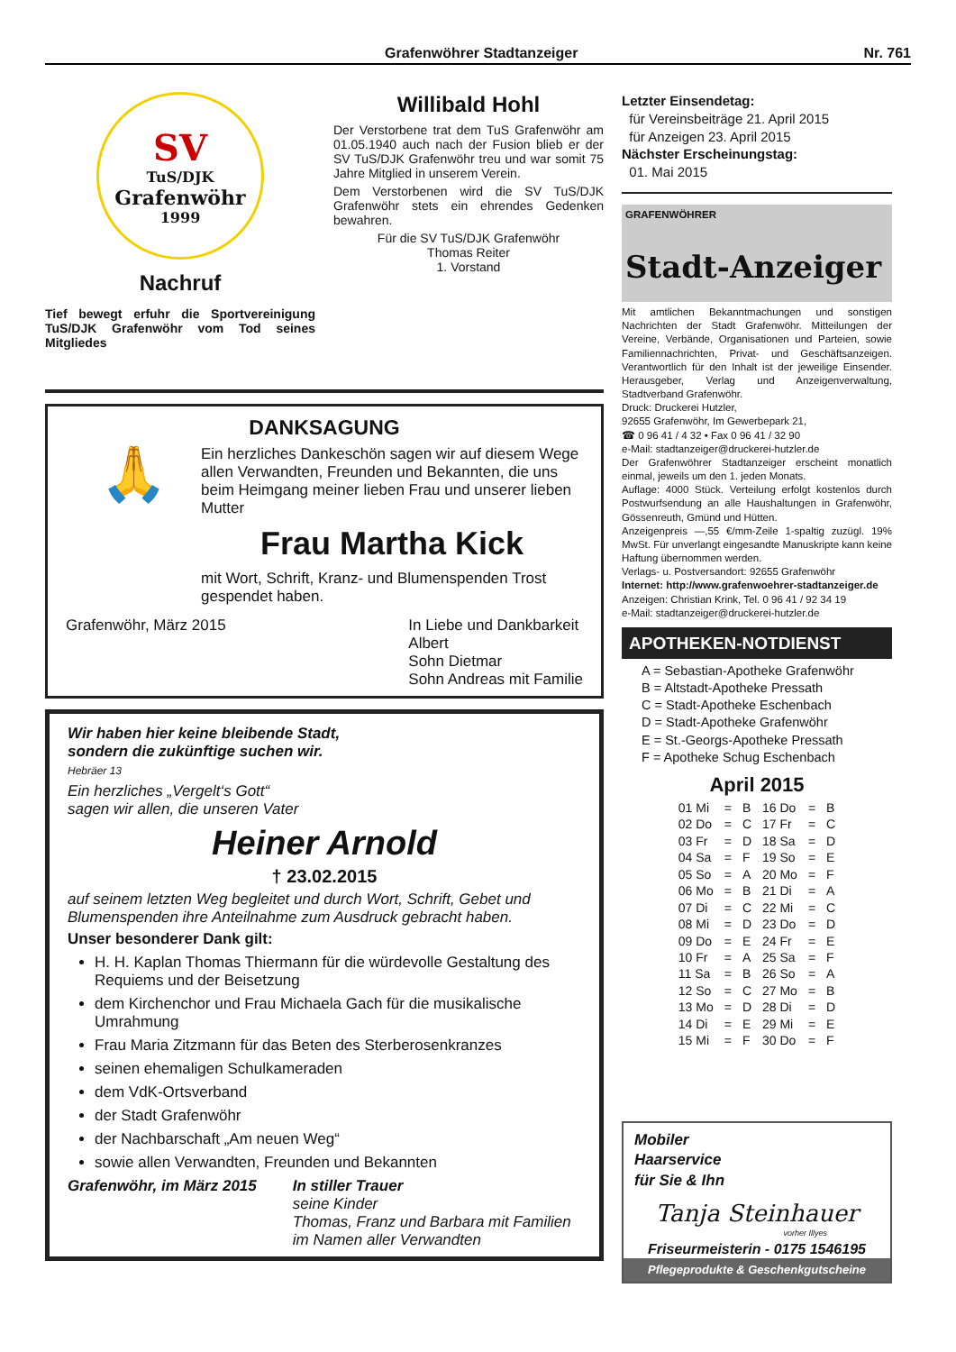Grafenwöhrer Stadtanzeiger Nr. 761
SV
TuS/DJK
Grafenwöhr
1999
Nachruf
Tief bewegt erfuhr die Sportvereinigung TuS/DJK Grafenwöhr vom Tod seines Mitgliedes
Willibald Hohl
Der Verstorbene trat dem TuS Grafenwöhr am 01.05.1940 auch nach der Fusion blieb er der SV TuS/DJK Grafenwöhr treu und war somit 75 Jahre Mitglied in unserem Verein.
Dem Verstorbenen wird die SV TuS/DJK Grafenwöhr stets ein ehrendes Gedenken bewahren.
Für die SV TuS/DJK Grafenwöhr
Thomas Reiter
1. Vorstand
DANKSAGUNG
🙏
Ein herzliches Dankeschön sagen wir auf diesem Wege allen Verwandten, Freunden und Bekannten, die uns beim Heimgang meiner lieben Frau und unserer lieben Mutter
Frau Martha Kick
mit Wort, Schrift, Kranz- und Blumenspenden Trost gespendet haben.
Grafenwöhr, März 2015 In Liebe und Dankbarkeit
Albert
Sohn Dietmar
Sohn Andreas mit Familie
Wir haben hier keine bleibende Stadt,
sondern die zukünftige suchen wir.
Hebräer 13
Ein herzliches „Vergelt‘s Gott“
sagen wir allen, die unseren Vater
Heiner Arnold
† 23.02.2015
auf seinem letzten Weg begleitet und durch Wort, Schrift, Gebet und Blumenspenden ihre Anteilnahme zum Ausdruck gebracht haben.
Unser besonderer Dank gilt:
H. H. Kaplan Thomas Thiermann für die würdevolle Gestaltung des Requiems und der Beisetzung
dem Kirchenchor und Frau Michaela Gach für die musikalische Umrahmung
Frau Maria Zitzmann für das Beten des Sterberosenkranzes
seinen ehemaligen Schulkameraden
dem VdK-Ortsverband
der Stadt Grafenwöhr
der Nachbarschaft „Am neuen Weg“
sowie allen Verwandten, Freunden und Bekannten
Grafenwöhr, im März 2015 In stiller Trauer
seine Kinder
Thomas, Franz und Barbara mit Familien
im Namen aller Verwandten
Letzter Einsendetag:
für Vereinsbeiträge 21. April 2015
für Anzeigen 23. April 2015
Nächster Erscheinungstag:
01. Mai 2015
GRAFENWÖHRER
Stadt-Anzeiger
Mit amtlichen Bekanntmachungen und sonstigen Nachrichten der Stadt Grafenwöhr. Mitteilungen der Vereine, Verbände, Organisationen und Parteien, sowie Familiennachrichten, Privat- und Geschäftsanzeigen. Verantwortlich für den Inhalt ist der jeweilige Einsender. Herausgeber, Verlag und Anzeigenverwaltung, Stadtverband Grafenwöhr.
Druck: Druckerei Hutzler,
92655 Grafenwöhr, Im Gewerbepark 21,
☎ 0 96 41 / 4 32 • Fax 0 96 41 / 32 90
e-Mail: stadtanzeiger@druckerei-hutzler.de
Der Grafenwöhrer Stadtanzeiger erscheint monatlich einmal, jeweils um den 1. jeden Monats.
Auflage: 4000 Stück. Verteilung erfolgt kostenlos durch Postwurfsendung an alle Haushaltungen in Grafenwöhr, Gössenreuth, Gmünd und Hütten.
Anzeigenpreis —,55 €/mm-Zeile 1-spaltig zuzügl. 19% MwSt. Für unverlangt eingesandte Manuskripte kann keine Haftung übernommen werden.
Verlags- u. Postversandort: 92655 Grafenwöhr
Internet: http://www.grafenwoehrer-stadtanzeiger.de
Anzeigen: Christian Krink, Tel. 0 96 41 / 92 34 19
e-Mail: stadtanzeiger@druckerei-hutzler.de
APOTHEKEN-NOTDIENST
A = Sebastian-Apotheke Grafenwöhr
B = Altstadt-Apotheke Pressath
C = Stadt-Apotheke Eschenbach
D = Stadt-Apotheke Grafenwöhr
E = St.-Georgs-Apotheke Pressath
F = Apotheke Schug Eschenbach
April 2015
| 01 Mi | = | B | 16 Do | = | B |
| 02 Do | = | C | 17 Fr | = | C |
| 03 Fr | = | D | 18 Sa | = | D |
| 04 Sa | = | F | 19 So | = | E |
| 05 So | = | A | 20 Mo | = | F |
| 06 Mo | = | B | 21 Di | = | A |
| 07 Di | = | C | 22 Mi | = | C |
| 08 Mi | = | D | 23 Do | = | D |
| 09 Do | = | E | 24 Fr | = | E |
| 10 Fr | = | A | 25 Sa | = | F |
| 11 Sa | = | B | 26 So | = | A |
| 12 So | = | C | 27 Mo | = | B |
| 13 Mo | = | D | 28 Di | = | D |
| 14 Di | = | E | 29 Mi | = | E |
| 15 Mi | = | F | 30 Do | = | F |
Mobiler
Haarservice
für Sie & Ihn
Tanja Steinhauer
vorher Illyes
Friseurmeisterin - 0175 1546195
Pflegeprodukte & Geschenkgutscheine